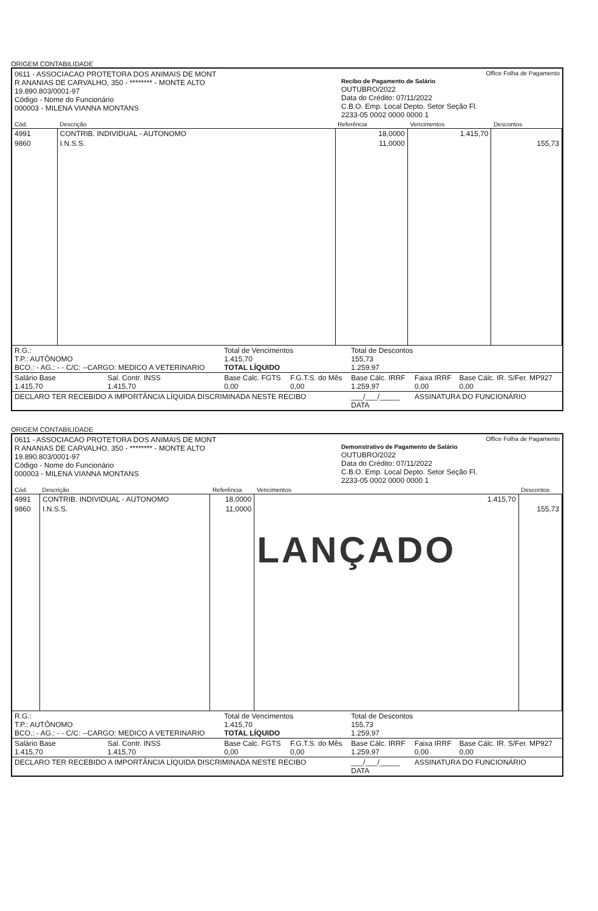ORIGEM CONTABILIDADE
0611 - ASSOCIACAO PROTETORA DOS ANIMAIS DE MONT
R ANANIAS DE CARVALHO, 350 - ******** - MONTE ALTO
19.890.803/0001-97
Código - Nome do Funcionário
000003 - MILENA VIANNA MONTANS
Office Folha de Pagamento
Recibo de Pagamento de Salário
OUTUBRO/2022
Data do Crédito: 07/11/2022
C.B.O. Emp. Local Depto. Setor Seção Fl.
2233-05 0002 0000 0000 1
| Cód. | Descrição | Referência | Vencimentos | Descontos |
| --- | --- | --- | --- | --- |
| 4991 | CONTRIB. INDIVIDUAL - AUTONOMO | 18,0000 | 1.415,70 | |
| 9860 | I.N.S.S. | 11,0000 | | 155,73 |
| R.G.: T.P.: AUTÔNOMO BCO.: - AG.: - - C/C: --CARGO: MEDICO A VETERINARIO | | Total de Vencimentos 1.415,70 TOTAL LÍQUIDO | | Total de Descontos 155,73 1.259,97 | | |
| Salário Base 1.415,70 | Sal. Contr. INSS 1.415,70 | Base Calc. FGTS 0,00 | F.G.T.S. do Mês 0,00 | Base Cálc. IRRF 1.259,97 | Faixa IRRF 0,00 | Base Cálc. IR. S/Fer. MP927 0,00 |
| DECLARO TER RECEBIDO A IMPORTÂNCIA LÍQUIDA DISCRIMINADA NESTE RECIBO | | | | ___/___/_____ DATA | ASSINATURA DO FUNCIONÁRIO | |
ORIGEM CONTABILIDADE
0611 - ASSOCIACAO PROTETORA DOS ANIMAIS DE MONT
R ANANIAS DE CARVALHO, 350 - ******** - MONTE ALTO
19.890.803/0001-97
Código - Nome do Funcionário
000003 - MILENA VIANNA MONTANS
Office Folha de Pagamento
Demonstrativo de Pagamento de Salário
OUTUBRO/2022
Data do Crédito: 07/11/2022
C.B.O. Emp. Local Depto. Setor Seção Fl.
2233-05 0002 0000 0000 1
| Cód. | Descrição | Referência | Vencimentos | Descontos |
| --- | --- | --- | --- | --- |
| 4991 | CONTRIB. INDIVIDUAL - AUTONOMO | 18,0000 | 1.415,70 | |
| 9860 | I.N.S.S. | 11,0000 | LANÇADO | 155,73 |
| R.G.: T.P.: AUTÔNOMO BCO.: - AG.: - - C/C: --CARGO: MEDICO A VETERINARIO | | Total de Vencimentos 1.415,70 TOTAL LÍQUIDO | | Total de Descontos 155,73 1.259,97 | | |
| Salário Base 1.415,70 | Sal. Contr. INSS 1.415,70 | Base Calc. FGTS 0,00 | F.G.T.S. do Mês 0,00 | Base Cálc. IRRF 1.259,97 | Faixa IRRF 0,00 | Base Cálc. IR. S/Fer. MP927 0,00 |
| DECLARO TER RECEBIDO A IMPORTÂNCIA LÍQUIDA DISCRIMINADA NESTE RECIBO | | | | ___/___/_____ DATA | ASSINATURA DO FUNCIONÁRIO | |